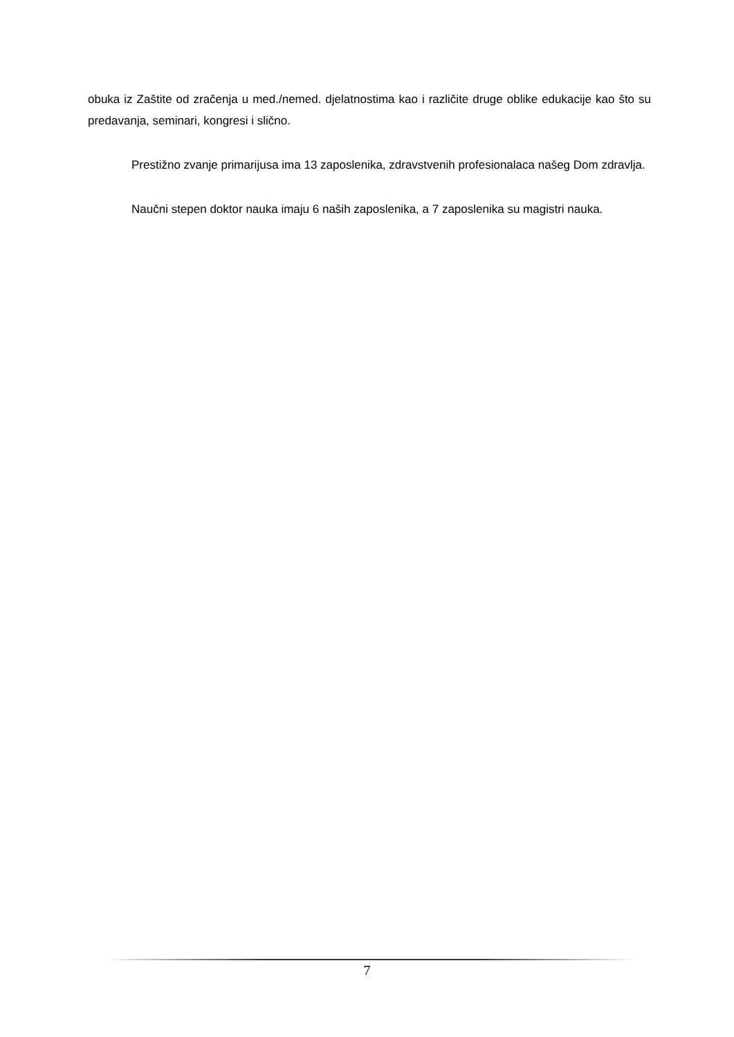obuka iz Zaštite od zračenja u med./nemed. djelatnostima kao i različite druge oblike edukacije kao što su predavanja, seminari, kongresi i slično.
Prestižno zvanje primarijusa ima 13 zaposlenika, zdravstvenih profesionalaca našeg Dom zdravlja.
Naučni stepen doktor nauka imaju 6 naših zaposlenika, a 7 zaposlenika su magistri nauka.
7